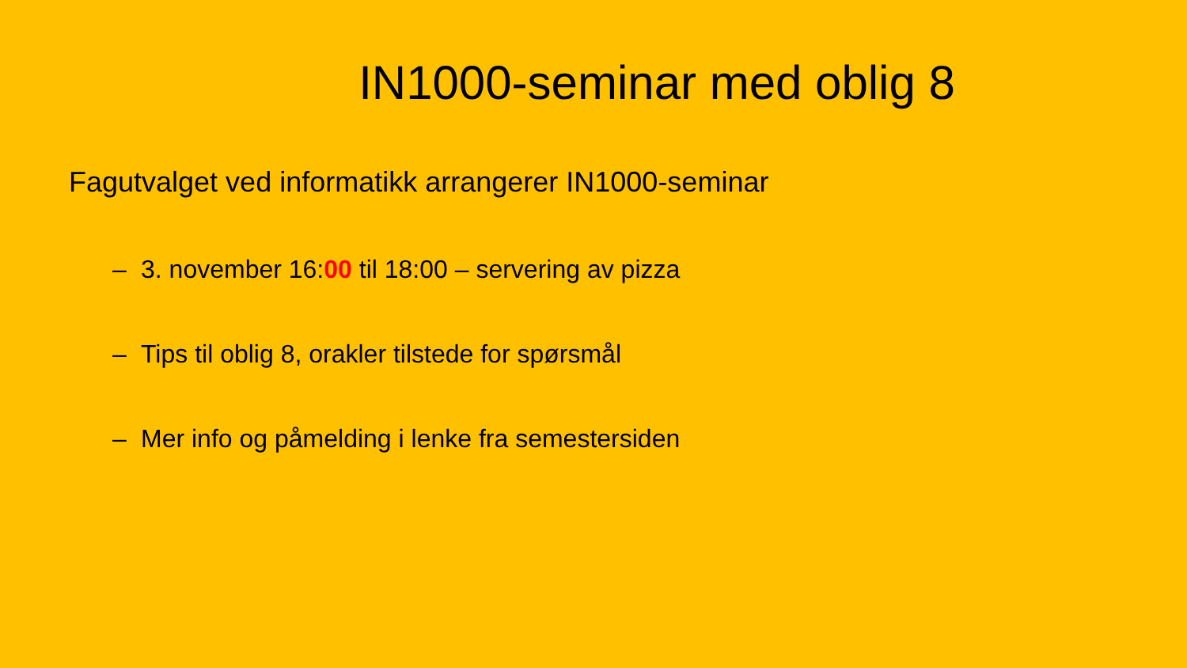IN1000-seminar med oblig 8
Fagutvalget ved informatikk arrangerer IN1000-seminar
– 3. november 16:00 til 18:00 – servering av pizza
– Tips til oblig 8, orakler tilstede for spørsmål
– Mer info og påmelding i lenke fra semestersiden